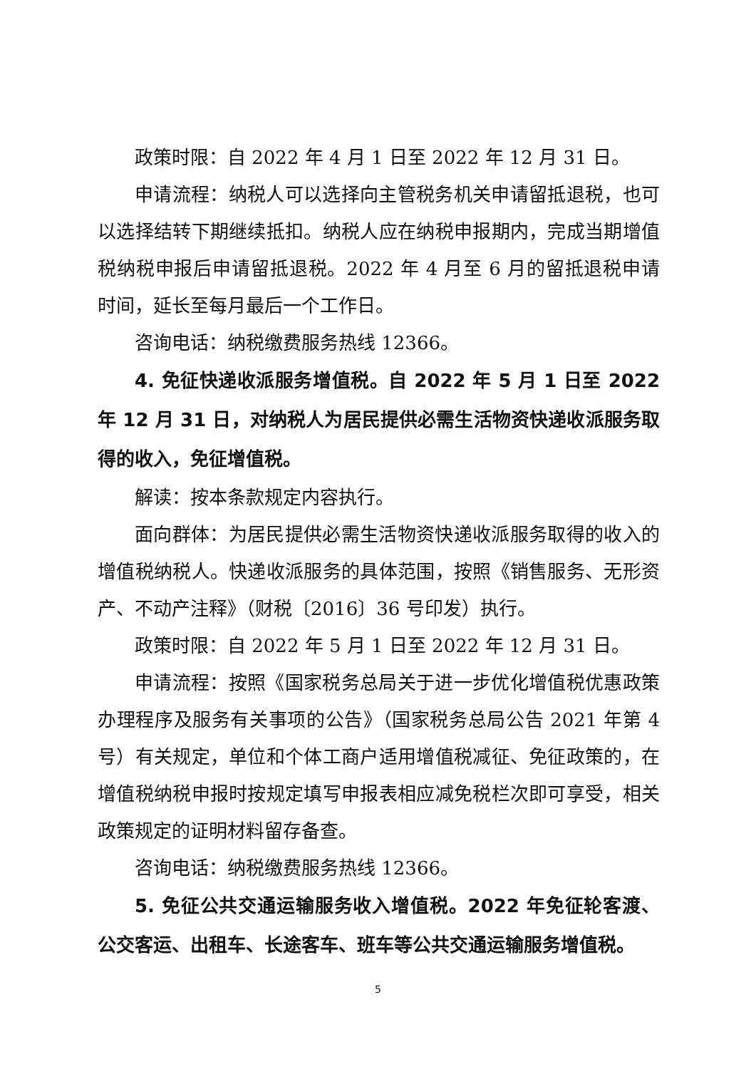政策时限：自 2022 年 4 月 1 日至 2022 年 12 月 31 日。
申请流程：纳税人可以选择向主管税务机关申请留抵退税，也可以选择结转下期继续抵扣。纳税人应在纳税申报期内，完成当期增值税纳税申报后申请留抵退税。2022 年 4 月至 6 月的留抵退税申请时间，延长至每月最后一个工作日。
咨询电话：纳税缴费服务热线 12366。
4. 免征快递收派服务增值税。自 2022 年 5 月 1 日至 2022 年 12 月 31 日，对纳税人为居民提供必需生活物资快递收派服务取得的收入，免征增值税。
解读：按本条款规定内容执行。
面向群体：为居民提供必需生活物资快递收派服务取得的收入的增值税纳税人。快递收派服务的具体范围，按照《销售服务、无形资产、不动产注释》（财税〔2016〕36 号印发）执行。
政策时限：自 2022 年 5 月 1 日至 2022 年 12 月 31 日。
申请流程：按照《国家税务总局关于进一步优化增值税优惠政策办理程序及服务有关事项的公告》（国家税务总局公告 2021 年第 4 号）有关规定，单位和个体工商户适用增值税减征、免征政策的，在增值税纳税申报时按规定填写申报表相应减免税栏次即可享受，相关政策规定的证明材料留存备查。
咨询电话：纳税缴费服务热线 12366。
5. 免征公共交通运输服务收入增值税。2022 年免征轮客渡、公交客运、出租车、长途客车、班车等公共交通运输服务增值税。
5